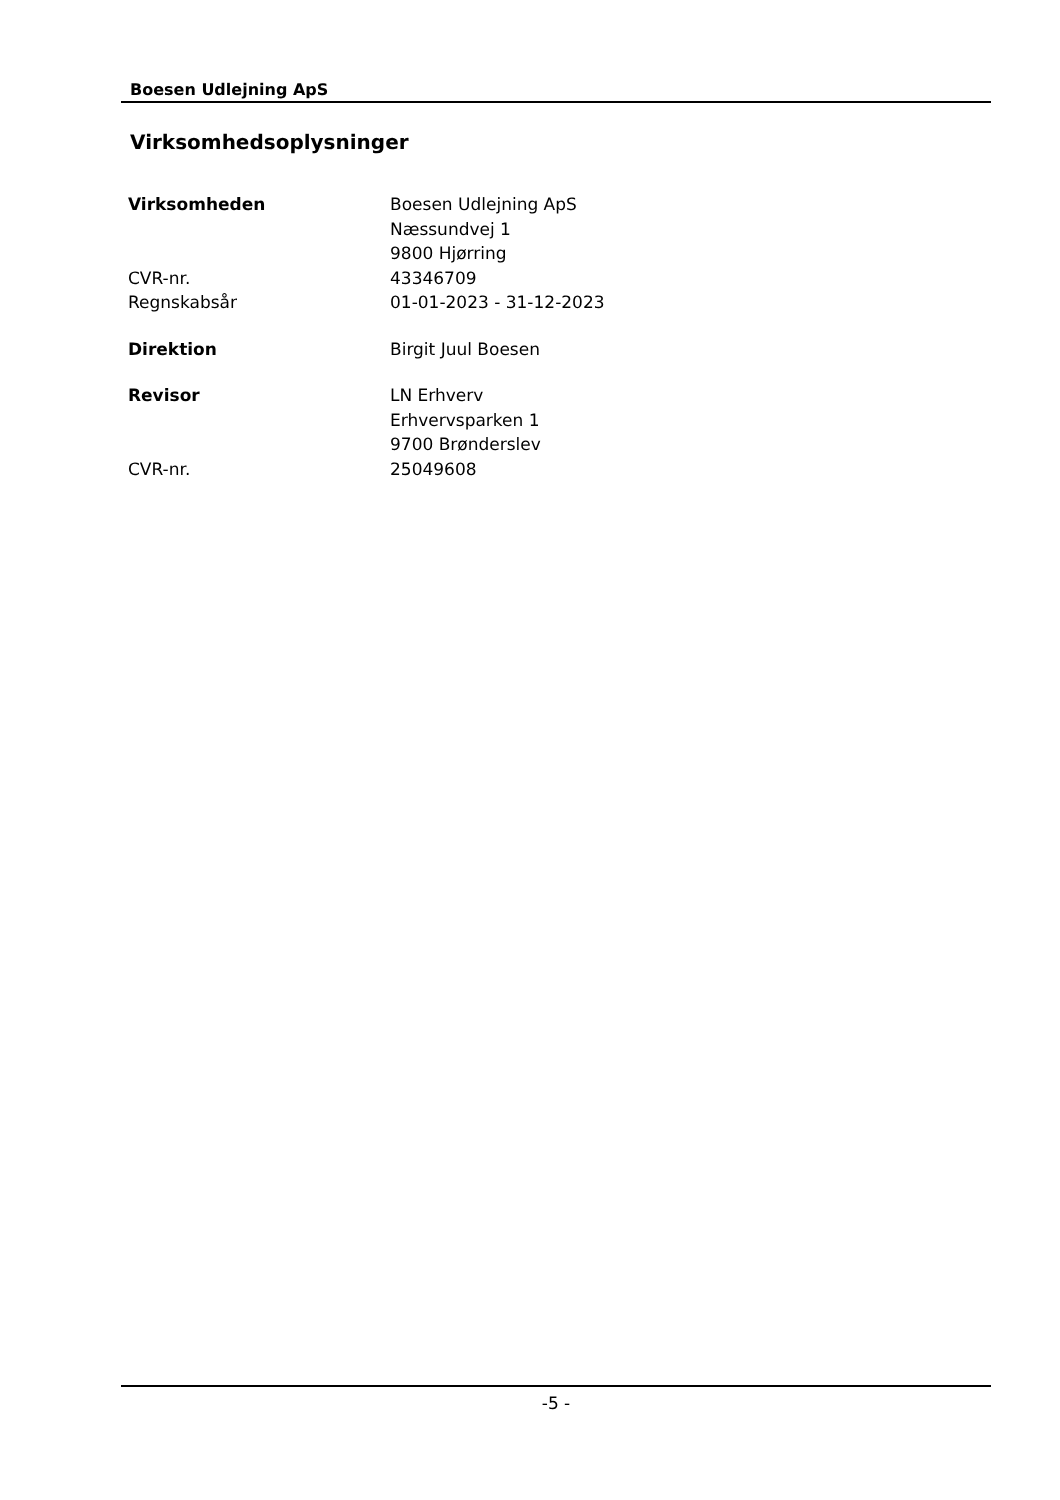Boesen Udlejning ApS
Virksomhedsoplysninger
| Virksomheden | Boesen Udlejning ApS |
| | Næssundvej 1 |
| | 9800 Hjørring |
| CVR-nr. | 43346709 |
| Regnskabsår | 01-01-2023 - 31-12-2023 |
| Direktion | Birgit Juul Boesen |
| Revisor | LN Erhverv |
| | Erhvervsparken 1 |
| | 9700 Brønderslev |
| CVR-nr. | 25049608 |
-5 -